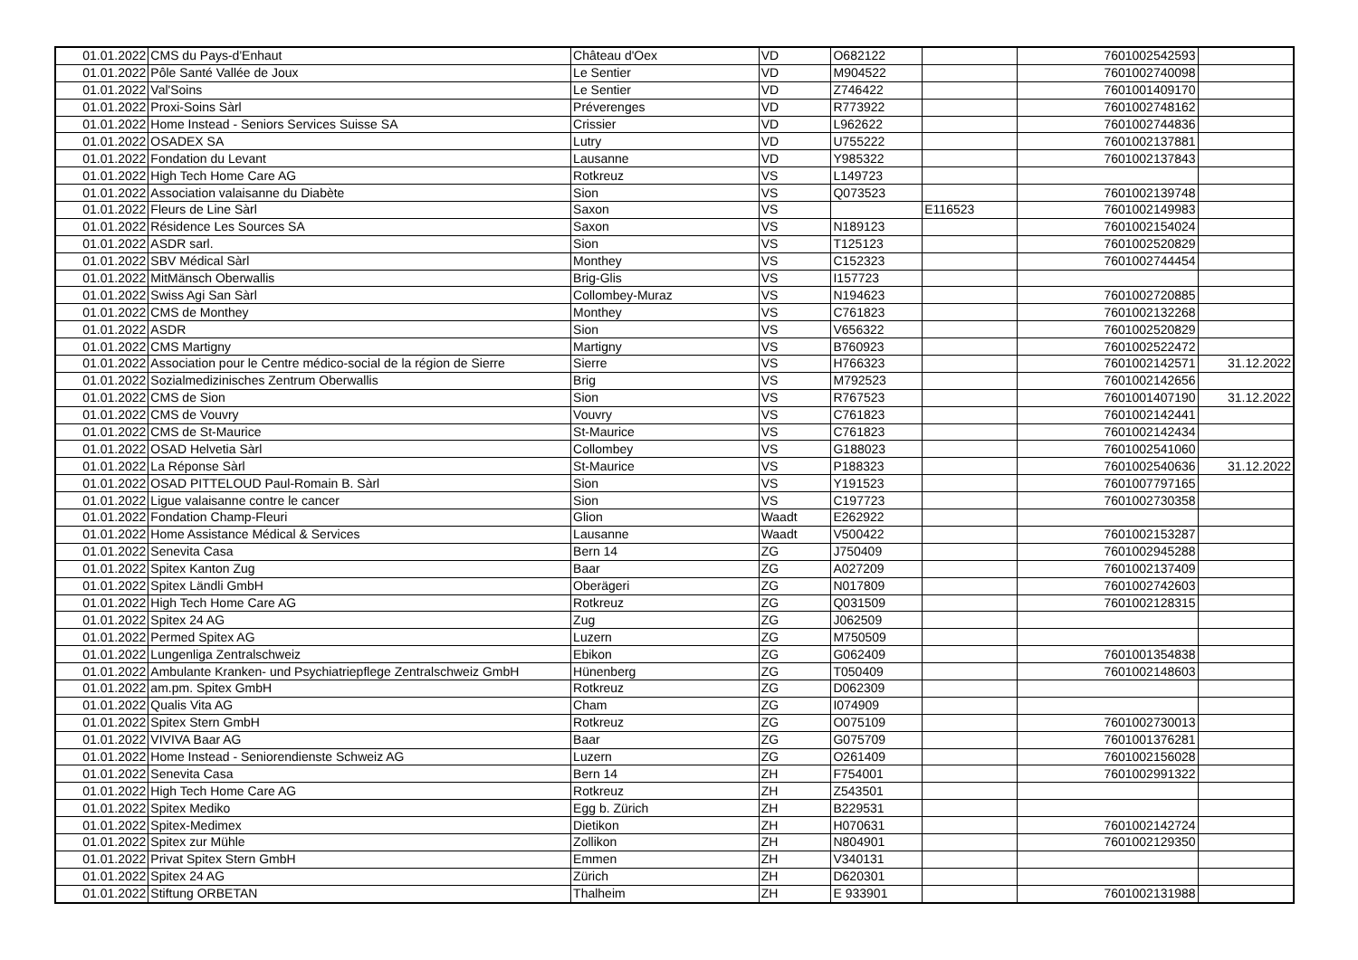| 01.01.2022 | CMS du Pays-d'Enhaut | Château d'Oex | VD | O682122 | | 7601002542593 | |
| 01.01.2022 | Pôle Santé Vallée de Joux | Le Sentier | VD | M904522 | | 7601002740098 | |
| 01.01.2022 | Val'Soins | Le Sentier | VD | Z746422 | | 7601001409170 | |
| 01.01.2022 | Proxi-Soins Sàrl | Préverenges | VD | R773922 | | 7601002748162 | |
| 01.01.2022 | Home Instead - Seniors Services Suisse SA | Crissier | VD | L962622 | | 7601002744836 | |
| 01.01.2022 | OSADEX SA | Lutry | VD | U755222 | | 7601002137881 | |
| 01.01.2022 | Fondation du Levant | Lausanne | VD | Y985322 | | 7601002137843 | |
| 01.01.2022 | High Tech Home Care AG | Rotkreuz | VS | L149723 | | | |
| 01.01.2022 | Association valaisanne du Diabète | Sion | VS | Q073523 | | 7601002139748 | |
| 01.01.2022 | Fleurs de Line Sàrl | Saxon | VS | | E116523 | 7601002149983 | |
| 01.01.2022 | Résidence Les Sources SA | Saxon | VS | N189123 | | 7601002154024 | |
| 01.01.2022 | ASDR sarl. | Sion | VS | T125123 | | 7601002520829 | |
| 01.01.2022 | SBV Médical Sàrl | Monthey | VS | C152323 | | 7601002744454 | |
| 01.01.2022 | MitMänsch Oberwallis | Brig-Glis | VS | I157723 | | | |
| 01.01.2022 | Swiss Agi San Sàrl | Collombey-Muraz | VS | N194623 | | 7601002720885 | |
| 01.01.2022 | CMS de Monthey | Monthey | VS | C761823 | | 7601002132268 | |
| 01.01.2022 | ASDR | Sion | VS | V656322 | | 7601002520829 | |
| 01.01.2022 | CMS Martigny | Martigny | VS | B760923 | | 7601002522472 | |
| 01.01.2022 | Association pour le Centre médico-social de la région de Sierre | Sierre | VS | H766323 | | 7601002142571 | 31.12.2022 |
| 01.01.2022 | Sozialmedizinisches Zentrum Oberwallis | Brig | VS | M792523 | | 7601002142656 | |
| 01.01.2022 | CMS de Sion | Sion | VS | R767523 | | 7601001407190 | 31.12.2022 |
| 01.01.2022 | CMS de Vouvry | Vouvry | VS | C761823 | | 7601002142441 | |
| 01.01.2022 | CMS de St-Maurice | St-Maurice | VS | C761823 | | 7601002142434 | |
| 01.01.2022 | OSAD Helvetia Sàrl | Collombey | VS | G188023 | | 7601002541060 | |
| 01.01.2022 | La Réponse Sàrl | St-Maurice | VS | P188323 | | 7601002540636 | 31.12.2022 |
| 01.01.2022 | OSAD PITTELOUD Paul-Romain B. Sàrl | Sion | VS | Y191523 | | 7601007797165 | |
| 01.01.2022 | Ligue valaisanne contre le cancer | Sion | VS | C197723 | | 7601002730358 | |
| 01.01.2022 | Fondation Champ-Fleuri | Glion | Waadt | E262922 | | | |
| 01.01.2022 | Home Assistance Médical & Services | Lausanne | Waadt | V500422 | | 7601002153287 | |
| 01.01.2022 | Senevita Casa | Bern 14 | ZG | J750409 | | 7601002945288 | |
| 01.01.2022 | Spitex Kanton Zug | Baar | ZG | A027209 | | 7601002137409 | |
| 01.01.2022 | Spitex Ländli GmbH | Oberägeri | ZG | N017809 | | 7601002742603 | |
| 01.01.2022 | High Tech Home Care AG | Rotkreuz | ZG | Q031509 | | 7601002128315 | |
| 01.01.2022 | Spitex 24 AG | Zug | ZG | J062509 | | | |
| 01.01.2022 | Permed Spitex AG | Luzern | ZG | M750509 | | | |
| 01.01.2022 | Lungenliga Zentralschweiz | Ebikon | ZG | G062409 | | 7601001354838 | |
| 01.01.2022 | Ambulante Kranken- und Psychiatriepflege Zentralschweiz GmbH | Hünenberg | ZG | T050409 | | 7601002148603 | |
| 01.01.2022 | am.pm. Spitex GmbH | Rotkreuz | ZG | D062309 | | | |
| 01.01.2022 | Qualis Vita AG | Cham | ZG | I074909 | | | |
| 01.01.2022 | Spitex Stern GmbH | Rotkreuz | ZG | O075109 | | 7601002730013 | |
| 01.01.2022 | VIVIVA Baar AG | Baar | ZG | G075709 | | 7601001376281 | |
| 01.01.2022 | Home Instead - Seniorendienste Schweiz AG | Luzern | ZG | O261409 | | 7601002156028 | |
| 01.01.2022 | Senevita Casa | Bern 14 | ZH | F754001 | | 7601002991322 | |
| 01.01.2022 | High Tech Home Care AG | Rotkreuz | ZH | Z543501 | | | |
| 01.01.2022 | Spitex Mediko | Egg b. Zürich | ZH | B229531 | | | |
| 01.01.2022 | Spitex-Medimex | Dietikon | ZH | H070631 | | 7601002142724 | |
| 01.01.2022 | Spitex zur Mühle | Zollikon | ZH | N804901 | | 7601002129350 | |
| 01.01.2022 | Privat Spitex Stern GmbH | Emmen | ZH | V340131 | | | |
| 01.01.2022 | Spitex 24 AG | Zürich | ZH | D620301 | | | |
| 01.01.2022 | Stiftung ORBETAN | Thalheim | ZH | E 933901 | | 7601002131988 | |